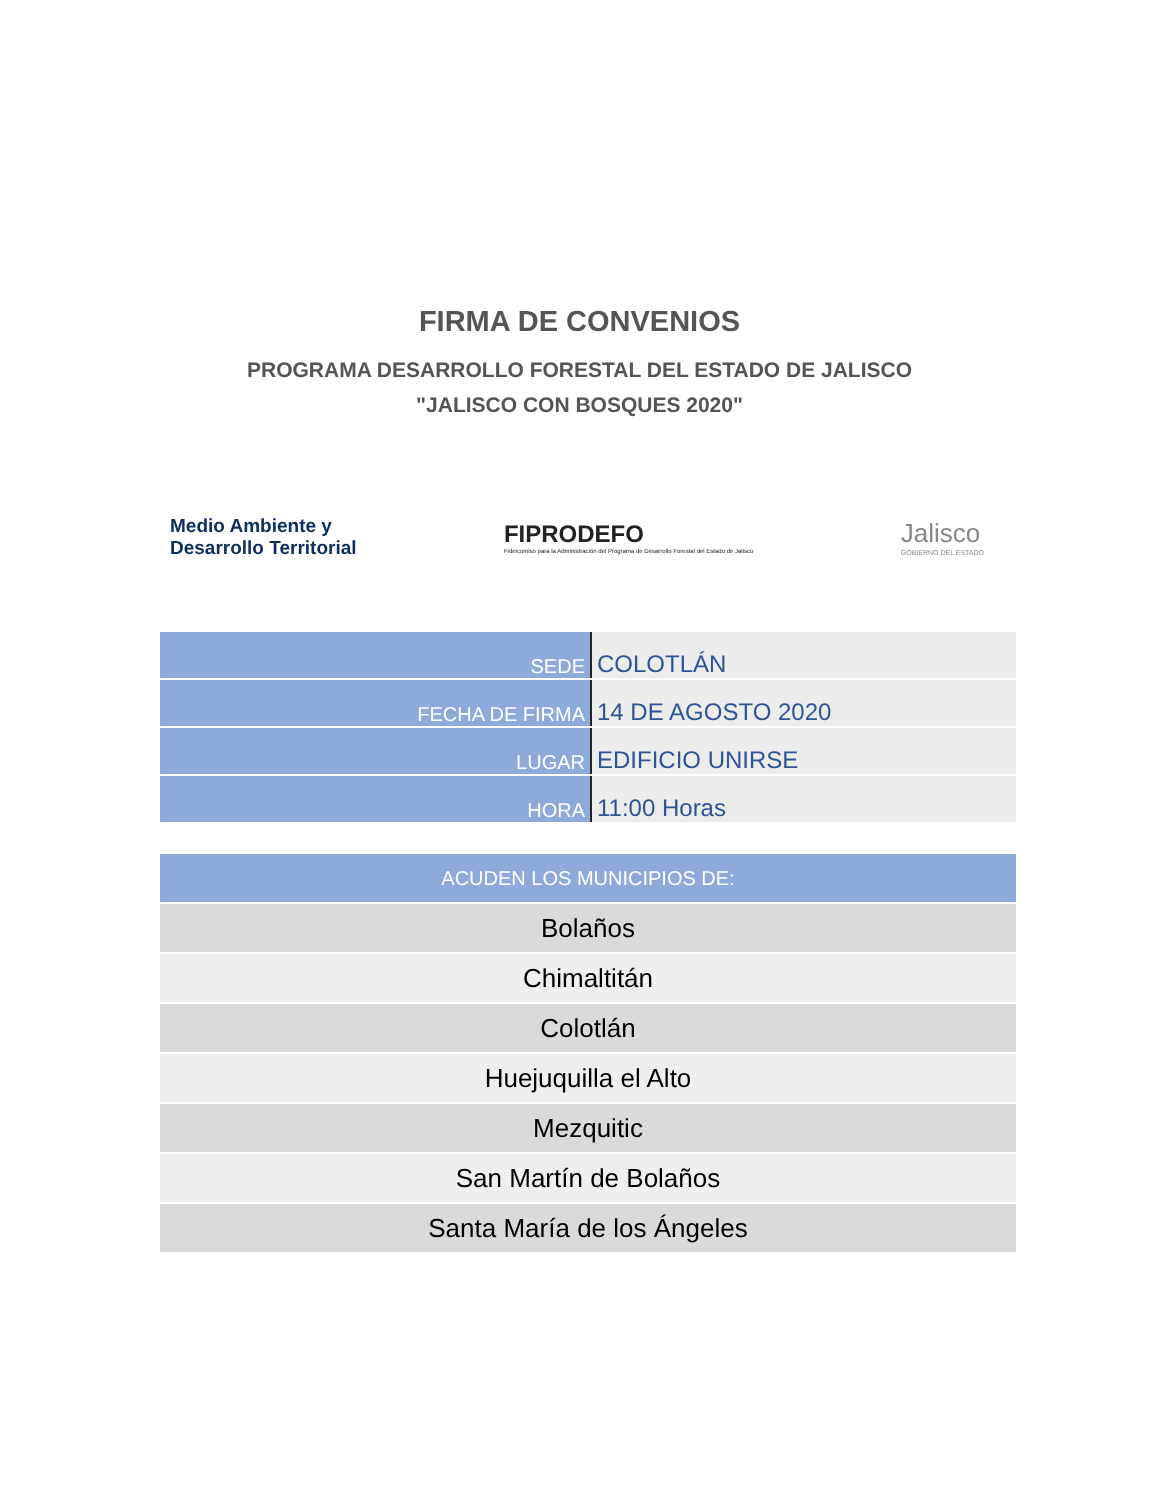FIRMA DE CONVENIOS
PROGRAMA DESARROLLO FORESTAL DEL ESTADO DE JALISCO
"JALISCO CON BOSQUES 2020"
Medio Ambiente y
Desarrollo Territorial
FIPRODEFO
Fideicomiso para la Administración del Programa de Desarrollo Forestal del Estado de Jalisco
Jalisco
GOBIERNO DEL ESTADO
| SEDE | COLOTLÁN |
| FECHA DE FIRMA | 14 DE AGOSTO 2020 |
| LUGAR | EDIFICIO UNIRSE |
| HORA | 11:00 Horas |
| ACUDEN LOS MUNICIPIOS DE: |
| --- |
| Bolaños |
| Chimaltitán |
| Colotlán |
| Huejuquilla el Alto |
| Mezquitic |
| San Martín de Bolaños |
| Santa María de los Ángeles |